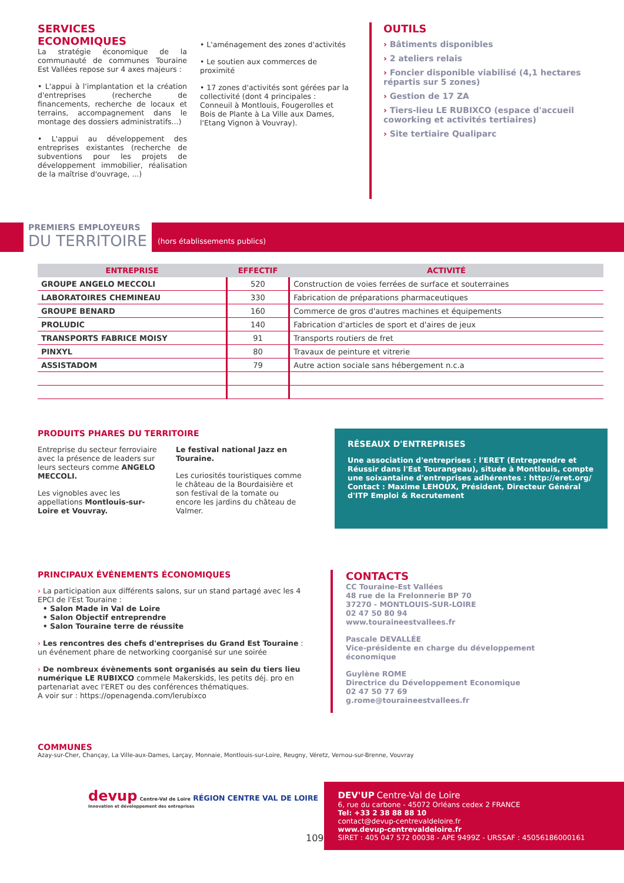SERVICES ECONOMIQUES
La stratégie économique de la communauté de communes Touraine Est Vallées repose sur 4 axes majeurs :
• L'appui à l'implantation et la création d'entreprises (recherche de financements, recherche de locaux et terrains, accompagnement dans le montage des dossiers administratifs...)
• L'appui au développement des entreprises existantes (recherche de subventions pour les projets de développement immobilier, réalisation de la maîtrise d'ouvrage, ...)
• L'aménagement des zones d'activités
• Le soutien aux commerces de proximité
• 17 zones d'activités sont gérées par la collectivité (dont 4 principales : Conneuil à Montlouis, Fougerolles et Bois de Plante à La Ville aux Dames, l'Etang Vignon à Vouvray).
OUTILS
› Bâtiments disponibles
› 2 ateliers relais
› Foncier disponible viabilisé (4,1 hectares répartis sur 5 zones)
› Gestion de 17 ZA
› Tiers-lieu LE RUBIXCO (espace d'accueil coworking et activités tertiaires)
› Site tertiaire Qualiparc
PREMIERS EMPLOYEURS
DU TERRITOIRE
(hors établissements publics)
| ENTREPRISE | EFFECTIF | ACTIVITÉ |
| --- | --- | --- |
| GROUPE ANGELO MECCOLI | 520 | Construction de voies ferrées de surface et souterraines |
| LABORATOIRES CHEMINEAU | 330 | Fabrication de préparations pharmaceutiques |
| GROUPE BENARD | 160 | Commerce de gros d'autres machines et équipements |
| PROLUDIC | 140 | Fabrication d'articles de sport et d'aires de jeux |
| TRANSPORTS FABRICE MOISY | 91 | Transports routiers de fret |
| PINXYL | 80 | Travaux de peinture et vitrerie |
| ASSISTADOM | 79 | Autre action sociale sans hébergement n.c.a |
PRODUITS PHARES DU TERRITOIRE
Entreprise du secteur ferroviaire avec la présence de leaders sur leurs secteurs comme ANGELO MECCOLI.
Les vignobles avec les appellations Montlouis-sur-Loire et Vouvray.
Le festival national Jazz en Touraine.
Les curiosités touristiques comme le château de la Bourdaisière et son festival de la tomate ou encore les jardins du château de Valmer.
RÉSEAUX D'ENTREPRISES
Une association d'entreprises : l'ERET (Entreprendre et Réussir dans l'Est Tourangeau), située à Montlouis, compte une soixantaine d'entreprises adhérentes : http://eret.org/ Contact : Maxime LEHOUX, Président, Directeur Général d'ITP Emploi & Recrutement
PRINCIPAUX ÉVÉNEMENTS ÉCONOMIQUES
› La participation aux différents salons, sur un stand partagé avec les 4 EPCI de l'Est Touraine :
• Salon Made in Val de Loire
• Salon Objectif entreprendre
• Salon Touraine terre de réussite
› Les rencontres des chefs d'entreprises du Grand Est Touraine : un événement phare de networking coorganisé sur une soirée
› De nombreux évènements sont organisés au sein du tiers lieu numérique LE RUBIXCO commele Makerskids, les petits déj. pro en partenariat avec l'ERET ou des conférences thématiques.
A voir sur : https://openagenda.com/lerubixco
CONTACTS
CC Touraine-Est Vallées
48 rue de la Frelonnerie BP 70
37270 - MONTLOUIS-SUR-LOIRE
02 47 50 80 94
www.touraineestvallees.fr
Pascale DEVALLÉE
Vice-présidente en charge du développement économique
Guylène ROME
Directrice du Développement Economique
02 47 50 77 69
g.rome@touraineestvallees.fr
COMMUNES
Azay-sur-Cher, Chançay, La Ville-aux-Dames, Larçay, Monnaie, Montlouis-sur-Loire, Reugny, Véretz, Vernou-sur-Brenne, Vouvray
devup Centre-Val de Loire RÉGION CENTRE VAL DE LOIRE
Innovation et développement des entreprises
109
DEV'UP Centre-Val de Loire
6, rue du carbone - 45072 Orléans cedex 2 FRANCE
Tel: +33 2 38 88 88 10
contact@devup-centrevaldeloire.fr
www.devup-centrevaldeloire.fr
SIRET : 405 047 572 00038 - APE 9499Z - URSSAF : 450561860001​61